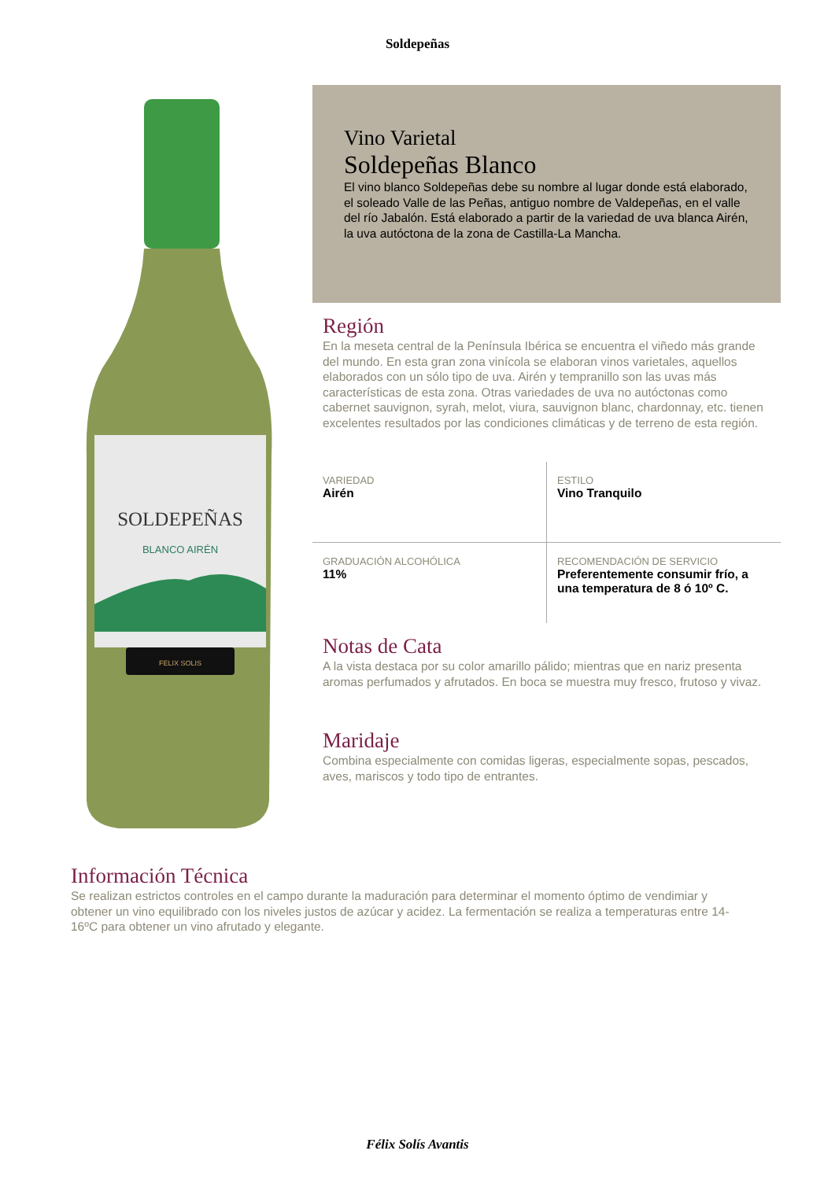Soldepeñas
SOLDEPEÑAS
BLANCO AIRÉN
FELIX SOLIS
Vino Varietal
Soldepeñas Blanco
El vino blanco Soldepeñas debe su nombre al lugar donde está elaborado, el soleado Valle de las Peñas, antiguo nombre de Valdepeñas, en el valle del río Jabalón. Está elaborado a partir de la variedad de uva blanca Airén, la uva autóctona de la zona de Castilla-La Mancha.
Región
En la meseta central de la Península Ibérica se encuentra el viñedo más grande del mundo. En esta gran zona vinícola se elaboran vinos varietales, aquellos elaborados con un sólo tipo de uva. Airén y tempranillo son las uvas más características de esta zona. Otras variedades de uva no autóctonas como cabernet sauvignon, syrah, melot, viura, sauvignon blanc, chardonnay, etc. tienen excelentes resultados por las condiciones climáticas y de terreno de esta región.
| VARIEDAD Airén | ESTILO Vino Tranquilo |
| GRADUACIÓN ALCOHÓLICA 11% | RECOMENDACIÓN DE SERVICIO Preferentemente consumir frío, a una temperatura de 8 ó 10º C. |
Notas de Cata
A la vista destaca por su color amarillo pálido; mientras que en nariz presenta aromas perfumados y afrutados. En boca se muestra muy fresco, frutoso y vivaz.
Maridaje
Combina especialmente con comidas ligeras, especialmente sopas, pescados, aves, mariscos y todo tipo de entrantes.
Información Técnica
Se realizan estrictos controles en el campo durante la maduración para determinar el momento óptimo de vendimiar y obtener un vino equilibrado con los niveles justos de azúcar y acidez. La fermentación se realiza a temperaturas entre 14-16ºC para obtener un vino afrutado y elegante.
Félix Solís Avantis